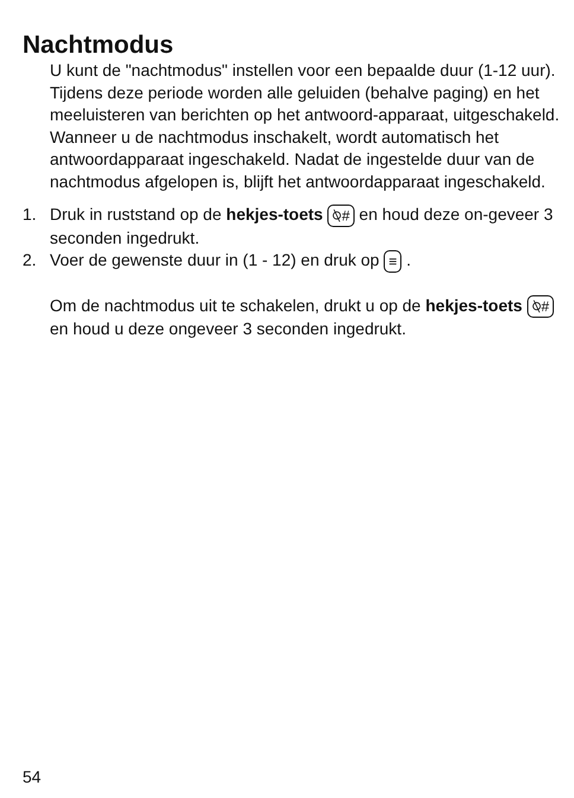Nachtmodus
U kunt de "nachtmodus" instellen voor een bepaalde duur (1-12 uur). Tijdens deze periode worden alle geluiden (behalve paging) en het meeluisteren van berichten op het antwoord-apparaat, uitgeschakeld.
Wanneer u de nachtmodus inschakelt, wordt automatisch het antwoordapparaat ingeschakeld. Nadat de ingestelde duur van de nachtmodus afgelopen is, blijft het antwoordapparaat ingeschakeld.
1. Druk in ruststand op de hekjes-toets ⍉# en houd deze on-geveer 3 seconden ingedrukt.
2. Voer de gewenste duur in (1 - 12) en druk op ≡ .
Om de nachtmodus uit te schakelen, drukt u op de hekjes-toets ⍉# en houd u deze ongeveer 3 seconden ingedrukt.
54